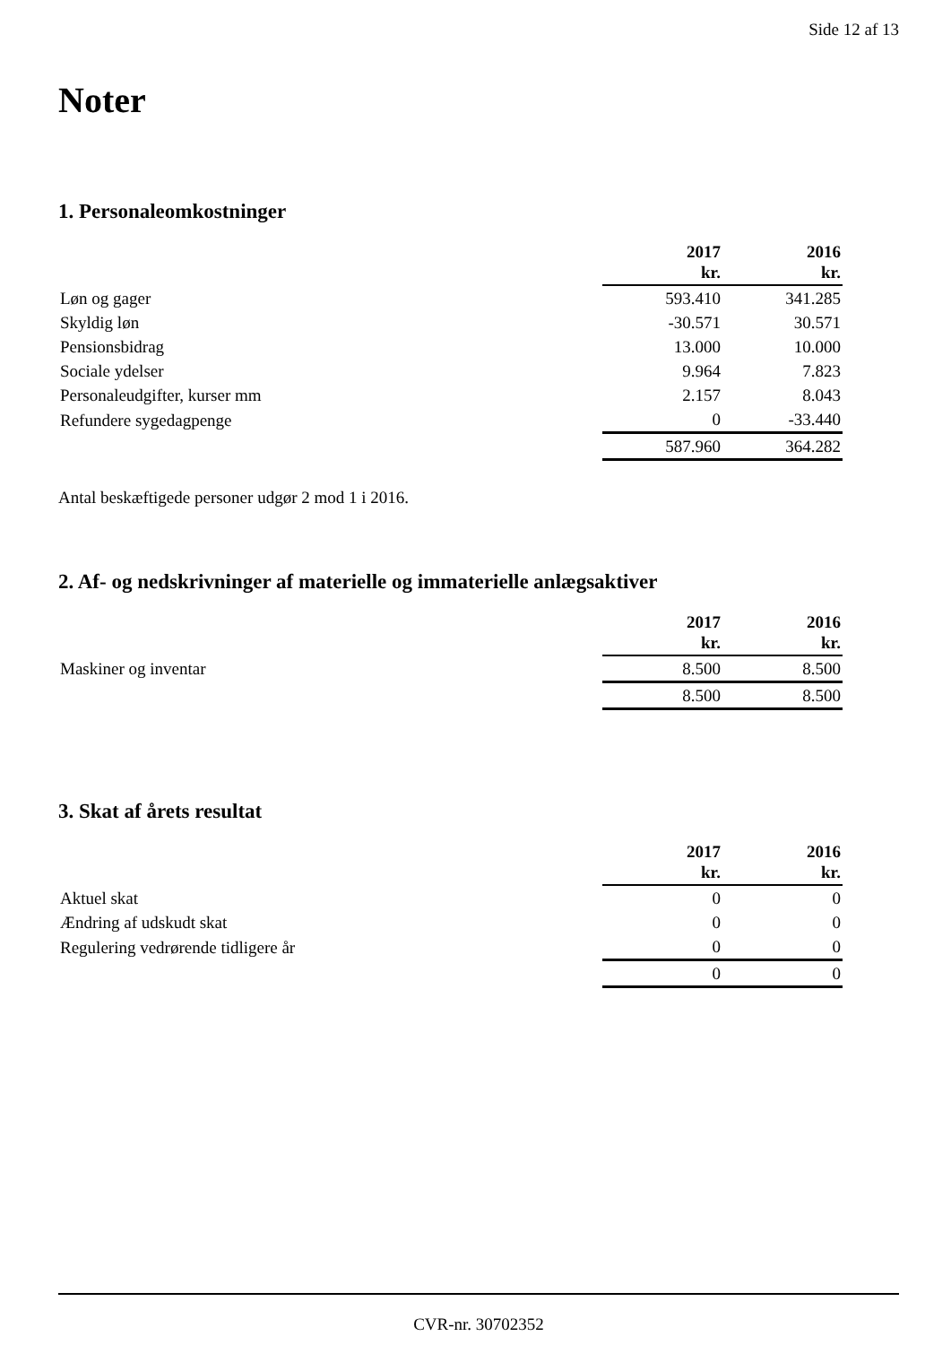Side 12 af 13
Noter
1. Personaleomkostninger
| | 2017 kr. | 2016 kr. |
| Løn og gager | 593.410 | 341.285 |
| Skyldig løn | -30.571 | 30.571 |
| Pensionsbidrag | 13.000 | 10.000 |
| Sociale ydelser | 9.964 | 7.823 |
| Personaleudgifter, kurser mm | 2.157 | 8.043 |
| Refundere sygedagpenge | 0 | -33.440 |
| | 587.960 | 364.282 |
Antal beskæftigede personer udgør 2 mod 1 i 2016.
2. Af- og nedskrivninger af materielle og immaterielle anlægsaktiver
| | 2017 kr. | 2016 kr. |
| Maskiner og inventar | 8.500 | 8.500 |
| | 8.500 | 8.500 |
3. Skat af årets resultat
| | 2017 kr. | 2016 kr. |
| Aktuel skat | 0 | 0 |
| Ændring af udskudt skat | 0 | 0 |
| Regulering vedrørende tidligere år | 0 | 0 |
| | 0 | 0 |
CVR-nr. 30702352